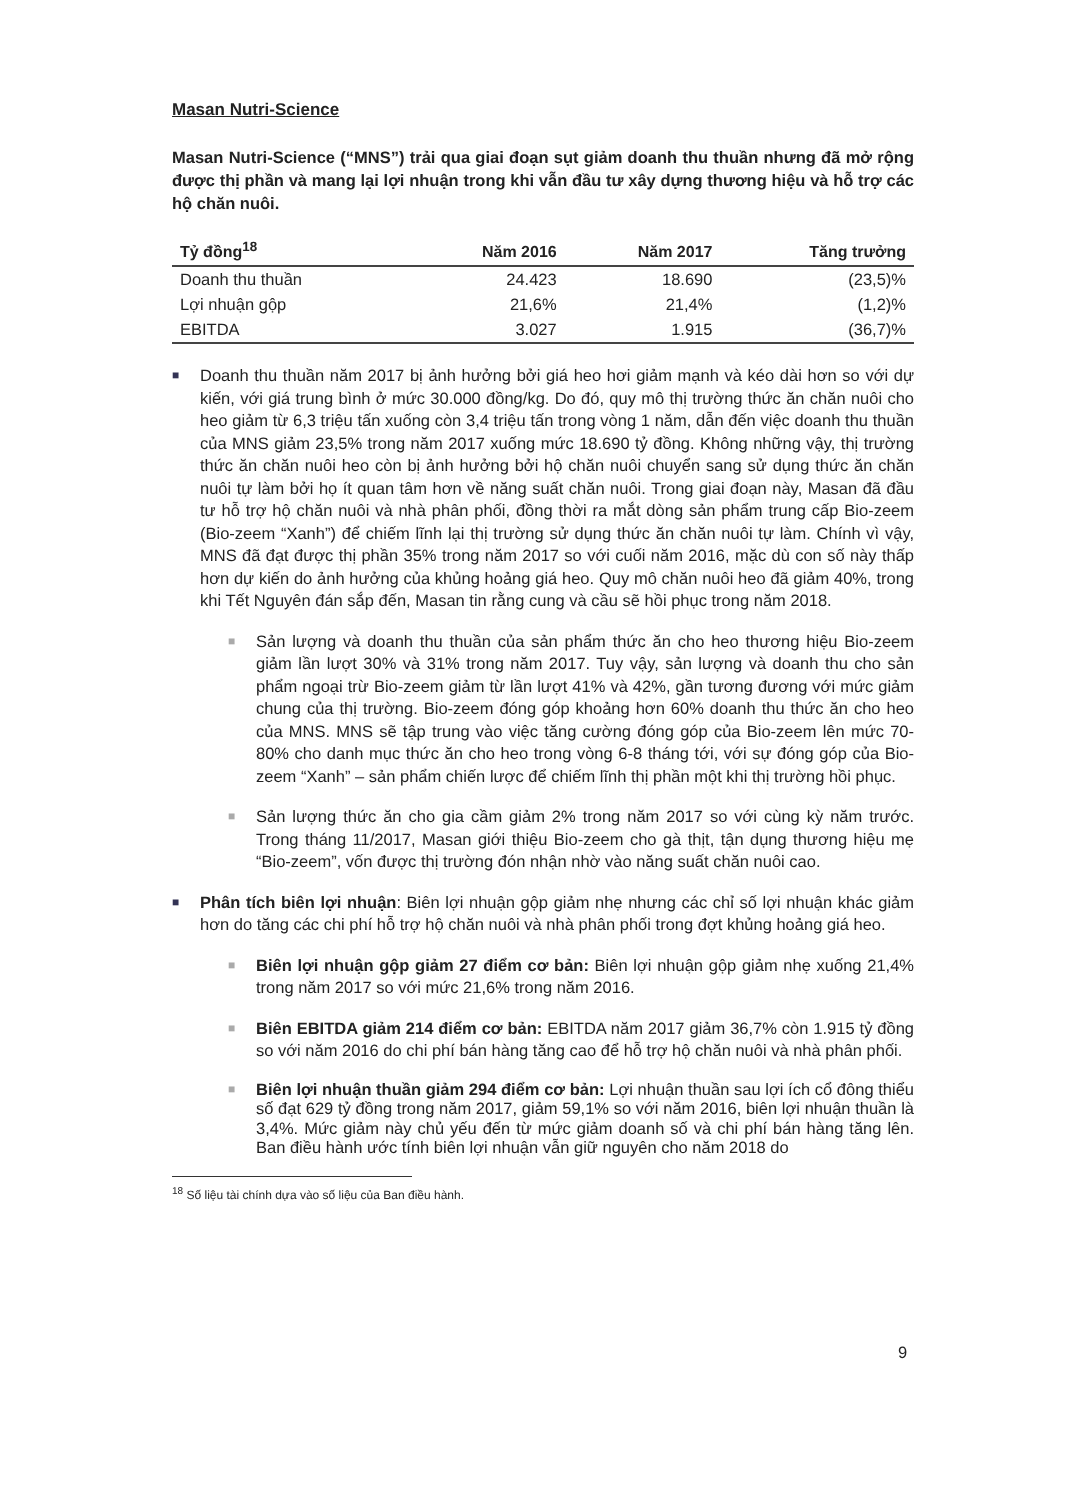Masan Nutri-Science
Masan Nutri-Science (“MNS”) trải qua giai đoạn sụt giảm doanh thu thuần nhưng đã mở rộng được thị phần và mang lại lợi nhuận trong khi vẫn đầu tư xây dựng thương hiệu và hỗ trợ các hộ chăn nuôi.
| Tỷ đồng<sup>18</sup> | Năm 2016 | Năm 2017 | Tăng trưởng |
| --- | --- | --- | --- |
| Doanh thu thuần | 24.423 | 18.690 | (23,5)% |
| Lợi nhuận gộp | 21,6% | 21,4% | (1,2)% |
| EBITDA | 3.027 | 1.915 | (36,7)% |
■
Doanh thu thuần năm 2017 bị ảnh hưởng bởi giá heo hơi giảm mạnh và kéo dài hơn so với dự kiến, với giá trung bình ở mức 30.000 đồng/kg. Do đó, quy mô thị trường thức ăn chăn nuôi cho heo giảm từ 6,3 triệu tấn xuống còn 3,4 triệu tấn trong vòng 1 năm, dẫn đến việc doanh thu thuần của MNS giảm 23,5% trong năm 2017 xuống mức 18.690 tỷ đồng. Không những vậy, thị trường thức ăn chăn nuôi heo còn bị ảnh hưởng bởi hộ chăn nuôi chuyển sang sử dụng thức ăn chăn nuôi tự làm bởi họ ít quan tâm hơn về năng suất chăn nuôi. Trong giai đoạn này, Masan đã đầu tư hỗ trợ hộ chăn nuôi và nhà phân phối, đồng thời ra mắt dòng sản phẩm trung cấp Bio-zeem (Bio-zeem “Xanh”) để chiếm lĩnh lại thị trường sử dụng thức ăn chăn nuôi tự làm. Chính vì vậy, MNS đã đạt được thị phần 35% trong năm 2017 so với cuối năm 2016, mặc dù con số này thấp hơn dự kiến do ảnh hưởng của khủng hoảng giá heo. Quy mô chăn nuôi heo đã giảm 40%, trong khi Tết Nguyên đán sắp đến, Masan tin rằng cung và cầu sẽ hồi phục trong năm 2018.
■
Sản lượng và doanh thu thuần của sản phẩm thức ăn cho heo thương hiệu Bio-zeem giảm lần lượt 30% và 31% trong năm 2017. Tuy vậy, sản lượng và doanh thu cho sản phẩm ngoại trừ Bio-zeem giảm từ lần lượt 41% và 42%, gần tương đương với mức giảm chung của thị trường. Bio-zeem đóng góp khoảng hơn 60% doanh thu thức ăn cho heo của MNS. MNS sẽ tập trung vào việc tăng cường đóng góp của Bio-zeem lên mức 70-80% cho danh mục thức ăn cho heo trong vòng 6-8 tháng tới, với sự đóng góp của Bio-zeem “Xanh” – sản phẩm chiến lược để chiếm lĩnh thị phần một khi thị trường hồi phục.
■
Sản lượng thức ăn cho gia cầm giảm 2% trong năm 2017 so với cùng kỳ năm trước. Trong tháng 11/2017, Masan giới thiệu Bio-zeem cho gà thịt, tận dụng thương hiệu mẹ “Bio-zeem”, vốn được thị trường đón nhận nhờ vào năng suất chăn nuôi cao.
■
Phân tích biên lợi nhuận: Biên lợi nhuận gộp giảm nhẹ nhưng các chỉ số lợi nhuận khác giảm hơn do tăng các chi phí hỗ trợ hộ chăn nuôi và nhà phân phối trong đợt khủng hoảng giá heo.
■
Biên lợi nhuận gộp giảm 27 điểm cơ bản: Biên lợi nhuận gộp giảm nhẹ xuống 21,4% trong năm 2017 so với mức 21,6% trong năm 2016.
■
Biên EBITDA giảm 214 điểm cơ bản: EBITDA năm 2017 giảm 36,7% còn 1.915 tỷ đồng so với năm 2016 do chi phí bán hàng tăng cao để hỗ trợ hộ chăn nuôi và nhà phân phối.
■
Biên lợi nhuận thuần giảm 294 điểm cơ bản: Lợi nhuận thuần sau lợi ích cổ đông thiểu số đạt 629 tỷ đồng trong năm 2017, giảm 59,1% so với năm 2016, biên lợi nhuận thuần là 3,4%. Mức giảm này chủ yếu đến từ mức giảm doanh số và chi phí bán hàng tăng lên. Ban điều hành ước tính biên lợi nhuận vẫn giữ nguyên cho năm 2018 do
<sup>18</sup> Số liệu tài chính dựa vào số liệu của Ban điều hành.
9